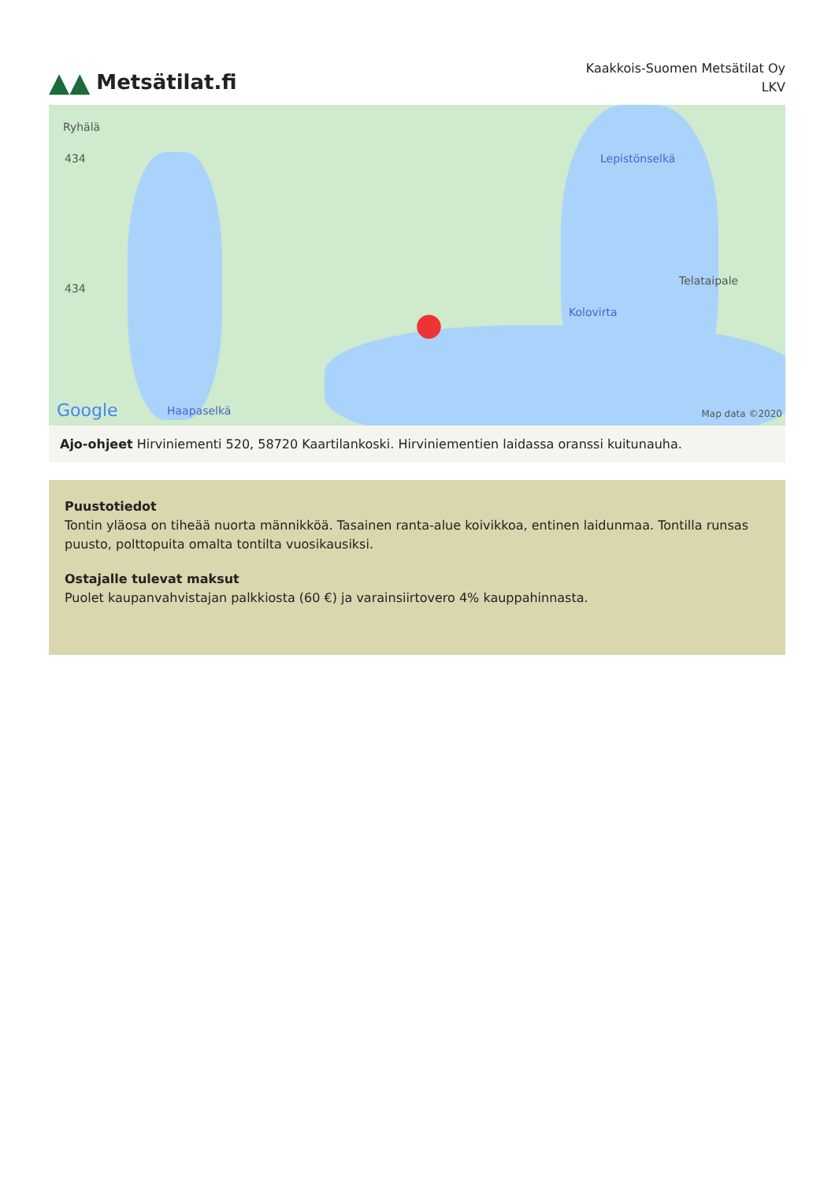▲▲ Metsätilat.fi
Kaakkois-Suomen Metsätilat Oy
LKV
Ryhälä
434
434
Haapaselkä
Lepistönselkä
Telataipale
Kolovirta ●
Google Map data ©2020
Ajo-ohjeet Hirviniementi 520, 58720 Kaartilankoski. Hirviniementien laidassa oranssi kuitunauha.
Puustotiedot
Tontin yläosa on tiheää nuorta männikköä. Tasainen ranta-alue koivikkoa, entinen laidunmaa. Tontilla runsas puusto, polttopuita omalta tontilta vuosikausiksi.
Ostajalle tulevat maksut
Puolet kaupanvahvistajan palkkiosta (60 €) ja varainsiirtovero 4% kauppahinnasta.